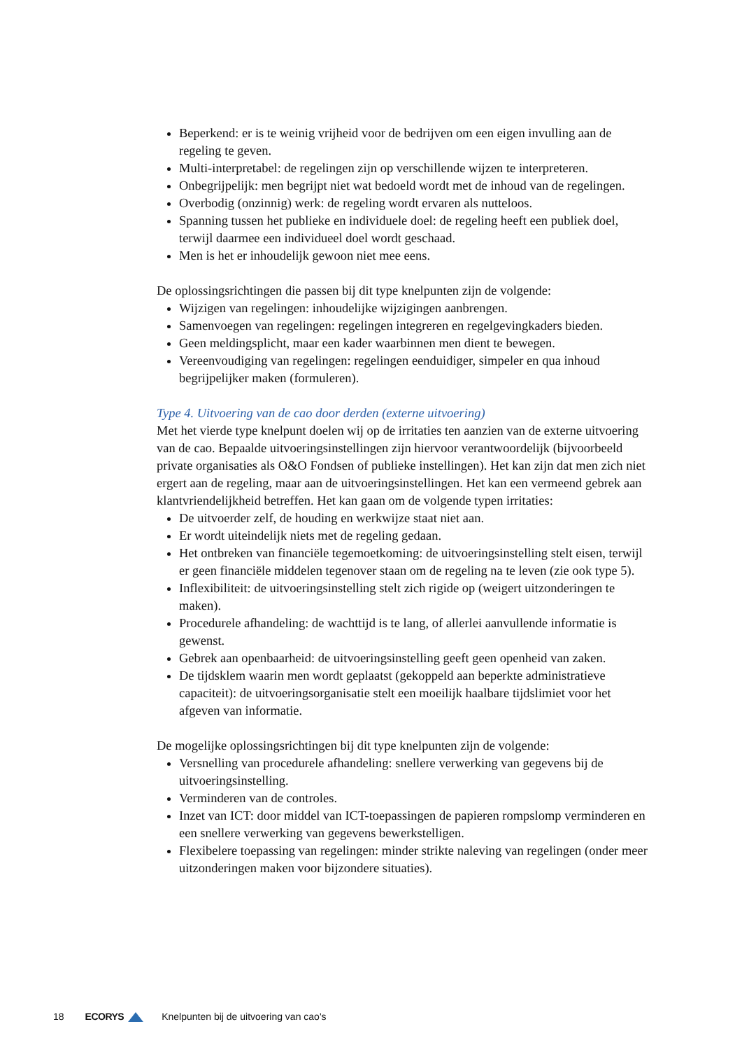Beperkend: er is te weinig vrijheid voor de bedrijven om een eigen invulling aan de regeling te geven.
Multi-interpretabel: de regelingen zijn op verschillende wijzen te interpreteren.
Onbegrijpelijk: men begrijpt niet wat bedoeld wordt met de inhoud van de regelingen.
Overbodig (onzinnig) werk: de regeling wordt ervaren als nutteloos.
Spanning tussen het publieke en individuele doel: de regeling heeft een publiek doel, terwijl daarmee een individueel doel wordt geschaad.
Men is het er inhoudelijk gewoon niet mee eens.
De oplossingsrichtingen die passen bij dit type knelpunten zijn de volgende:
Wijzigen van regelingen: inhoudelijke wijzigingen aanbrengen.
Samenvoegen van regelingen: regelingen integreren en regelgevingkaders bieden.
Geen meldingsplicht, maar een kader waarbinnen men dient te bewegen.
Vereenvoudiging van regelingen: regelingen eenduidiger, simpeler en qua inhoud begrijpelijker maken (formuleren).
Type 4. Uitvoering van de cao door derden (externe uitvoering)
Met het vierde type knelpunt doelen wij op de irritaties ten aanzien van de externe uitvoering van de cao. Bepaalde uitvoeringsinstellingen zijn hiervoor verantwoordelijk (bijvoorbeeld private organisaties als O&O Fondsen of publieke instellingen). Het kan zijn dat men zich niet ergert aan de regeling, maar aan de uitvoeringsinstellingen. Het kan een vermeend gebrek aan klantvriendelijkheid betreffen. Het kan gaan om de volgende typen irritaties:
De uitvoerder zelf, de houding en werkwijze staat niet aan.
Er wordt uiteindelijk niets met de regeling gedaan.
Het ontbreken van financiële tegemoetkoming: de uitvoeringsinstelling stelt eisen, terwijl er geen financiële middelen tegenover staan om de regeling na te leven (zie ook type 5).
Inflexibiliteit: de uitvoeringsinstelling stelt zich rigide op (weigert uitzonderingen te maken).
Procedurele afhandeling: de wachttijd is te lang, of allerlei aanvullende informatie is gewenst.
Gebrek aan openbaarheid: de uitvoeringsinstelling geeft geen openheid van zaken.
De tijdsklem waarin men wordt geplaatst (gekoppeld aan beperkte administratieve capaciteit): de uitvoeringsorganisatie stelt een moeilijk haalbare tijdslimiet voor het afgeven van informatie.
De mogelijke oplossingsrichtingen bij dit type knelpunten zijn de volgende:
Versnelling van procedurele afhandeling: snellere verwerking van gegevens bij de uitvoeringsinstelling.
Verminderen van de controles.
Inzet van ICT: door middel van ICT-toepassingen de papieren rompslomp verminderen en een snellere verwerking van gegevens bewerkstelligen.
Flexibelere toepassing van regelingen: minder strikte naleving van regelingen (onder meer uitzonderingen maken voor bijzondere situaties).
18 ECORYS Knelpunten bij de uitvoering van cao's